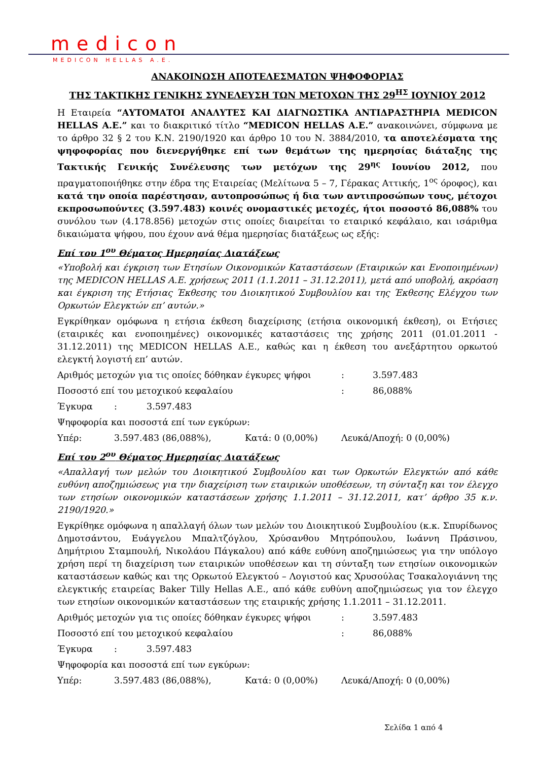medicon
MEDICON HELLAS A.E.
ΑΝΑΚΟΙΝΩΣΗ ΑΠΟΤΕΛΕΣΜΑΤΩΝ ΨΗΦΟΦΟΡΙΑΣ
ΤΗΣ ΤΑΚΤΙΚΗΣ ΓΕΝΙΚΗΣ ΣΥΝΕΛΕΥΣΗ ΤΩΝ ΜΕΤΟΧΩΝ ΤΗΣ 29<sup>ΗΣ</sup> ΙΟΥΝΙΟΥ 2012
Η Εταιρεία “ΑΥΤΟΜΑΤΟΙ ΑΝΑΛΥΤΕΣ ΚΑΙ ΔΙΑΓΝΩΣΤΙΚΑ ΑΝΤΙΔΡΑΣΤΗΡΙΑ MEDICON HELLAS A.E.” και το διακριτικό τίτλο “MEDICON HELLAS A.E.” ανακοινώνει, σύμφωνα με το άρθρο 32 § 2 του Κ.Ν. 2190/1920 και άρθρο 10 του Ν. 3884/2010, τα αποτελέσματα της ψηφοφορίας που διενεργήθηκε επί των θεμάτων της ημερησίας διάταξης της Τακτικής Γενικής Συνέλευσης των μετόχων της 29<sup>ης</sup> Ιουνίου 2012, που πραγματοποιήθηκε στην έδρα της Εταιρείας (Μελίτωνα 5 – 7, Γέρακας Αττικής, 1<sup>ος</sup> όροφος), και κατά την οποία παρέστησαν, αυτοπροσώπως ή δια των αντιπροσώπων τους, μέτοχοι εκπροσωπούντες (3.597.483) κοινές ονομαστικές μετοχές, ήτοι ποσοστό 86,088% του συνόλου των (4.178.856) μετοχών στις οποίες διαιρείται το εταιρικό κεφάλαιο, και ισάριθμα δικαιώματα ψήφου, που έχουν ανά θέμα ημερησίας διατάξεως ως εξής:
Επί του 1<sup>ου</sup> Θέματος Ημερησίας Διατάξεως
«Υποβολή και έγκριση των Ετησίων Οικονομικών Καταστάσεων (Εταιρικών και Ενοποιημένων) της MEDICON HELLAS A.E. χρήσεως 2011 (1.1.2011 – 31.12.2011), μετά από υποβολή, ακρόαση και έγκριση της Ετήσιας Έκθεσης του Διοικητικού Συμβουλίου και της Έκθεσης Ελέγχου των Ορκωτών Ελεγκτών επ’ αυτών.»
Εγκρίθηκαν ομόφωνα η ετήσια έκθεση διαχείρισης (ετήσια οικονομική έκθεση), οι Ετήσιες (εταιρικές και ενοποιημένες) οικονομικές καταστάσεις της χρήσης 2011 (01.01.2011 - 31.12.2011) της MEDICON HELLAS A.E., καθώς και η έκθεση του ανεξάρτητου ορκωτού ελεγκτή λογιστή επ’ αυτών.
Αριθμός μετοχών για τις οποίες δόθηκαν έγκυρες ψήφοι: 3.597.483
Ποσοστό επί του μετοχικού κεφαλαίου: 86,088%
Έγκυρα: 3.597.483
Ψηφοφορία και ποσοστά επί των εγκύρων:
Υπέρ: 3.597.483 (86,088%), Κατά: 0 (0,00%) Λευκά/Αποχή: 0 (0,00%)
Επί του 2<sup>ου</sup> Θέματος Ημερησίας Διατάξεως
«Απαλλαγή των μελών του Διοικητικού Συμβουλίου και των Ορκωτών Ελεγκτών από κάθε ευθύνη αποζημιώσεως για την διαχείριση των εταιρικών υποθέσεων, τη σύνταξη και τον έλεγχο των ετησίων οικονομικών καταστάσεων χρήσης 1.1.2011 – 31.12.2011, κατ’ άρθρο 35 κ.ν. 2190/1920.»
Εγκρίθηκε ομόφωνα η απαλλαγή όλων των μελών του Διοικητικού Συμβουλίου (κ.κ. Σπυρίδωνος Δημοτσάντου, Ευάγγελου Μπαλτζόγλου, Χρύσανθου Μητρόπουλου, Ιωάννη Πράσινου, Δημήτριου Σταμπουλή, Νικολάου Πάγκαλου) από κάθε ευθύνη αποζημιώσεως για την υπόλογο χρήση περί τη διαχείριση των εταιρικών υποθέσεων και τη σύνταξη των ετησίων οικονομικών καταστάσεων καθώς και της Ορκωτού Ελεγκτού – Λογιστού κας Χρυσούλας Τσακαλογιάννη της ελεγκτικής εταιρείας Baker Tilly Hellas A.E., από κάθε ευθύνη αποζημιώσεως για τον έλεγχο των ετησίων οικονομικών καταστάσεων της εταιρικής χρήσης 1.1.2011 – 31.12.2011.
Αριθμός μετοχών για τις οποίες δόθηκαν έγκυρες ψήφοι: 3.597.483
Ποσοστό επί του μετοχικού κεφαλαίου: 86,088%
Έγκυρα: 3.597.483
Ψηφοφορία και ποσοστά επί των εγκύρων:
Υπέρ: 3.597.483 (86,088%), Κατά: 0 (0,00%) Λευκά/Αποχή: 0 (0,00%)
Σελίδα 1 από 4